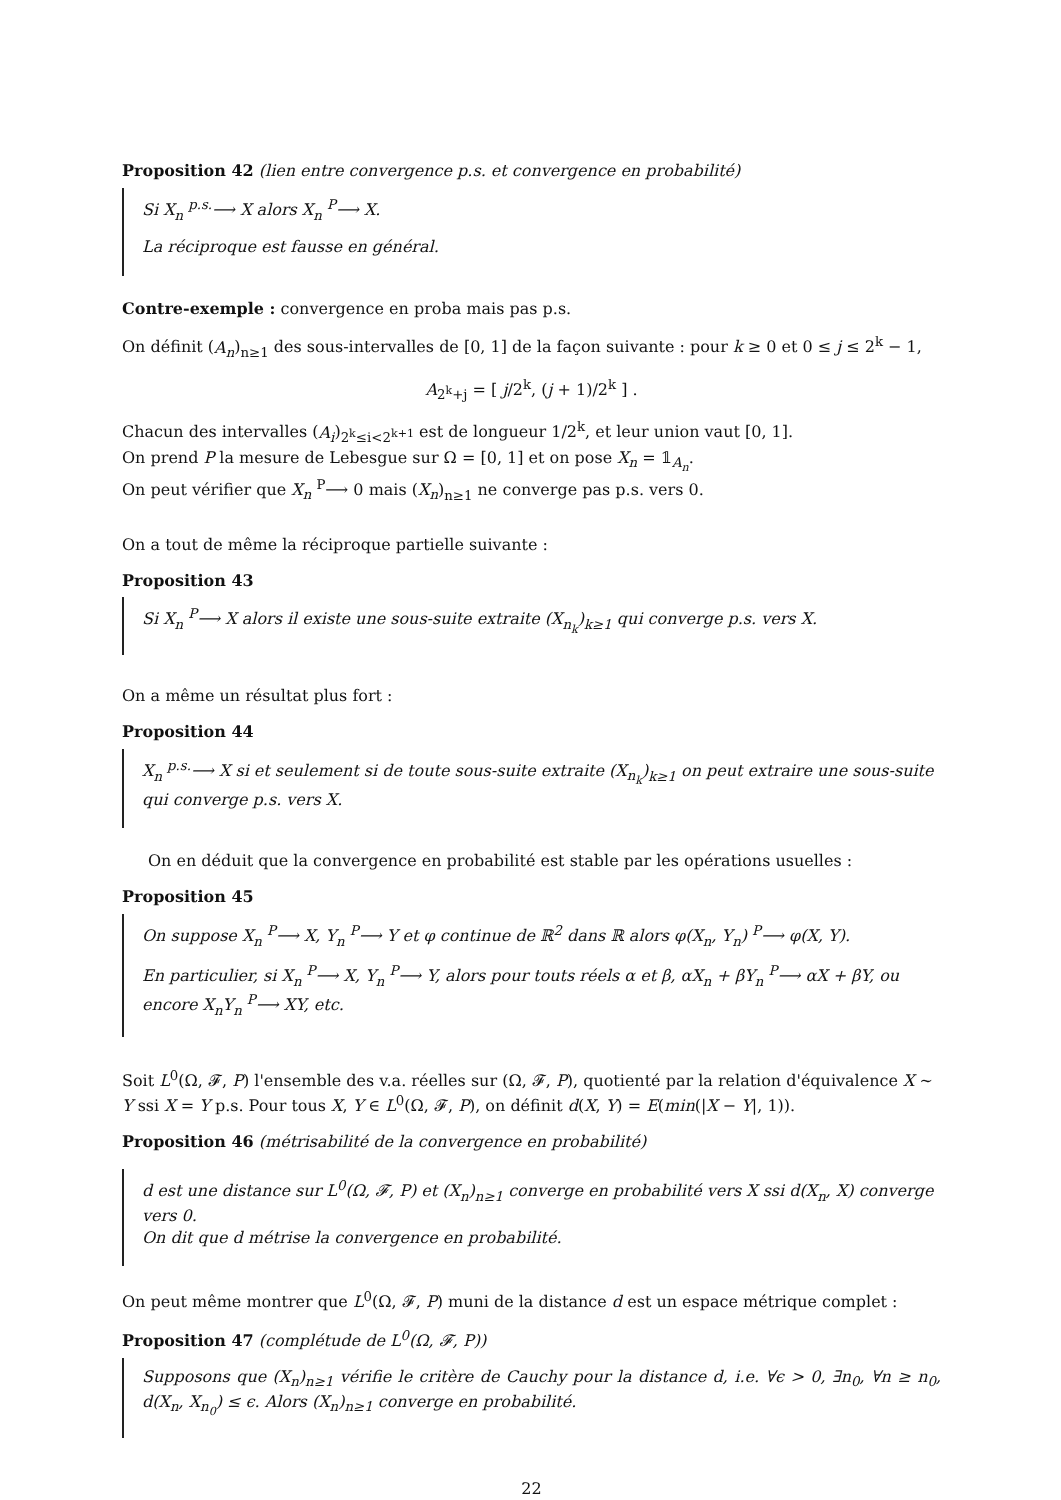Proposition 42 (lien entre convergence p.s. et convergence en probabilité)
Si X<sub>n</sub> <sup>p.s.</sup>⟶ X alors X<sub>n</sub> <sup>P</sup>⟶ X.
La réciproque est fausse en général.
Contre-exemple : convergence en proba mais pas p.s.
On définit (A<sub>n</sub>)<sub>n≥1</sub> des sous-intervalles de [0, 1] de la façon suivante : pour k ≥ 0 et 0 ≤ j ≤ 2<sup>k</sup> − 1,
A<sub>2<sup>k</sup>+j</sub> = [ j/2<sup>k</sup>, (j + 1)/2<sup>k</sup> ] .
Chacun des intervalles (A<sub>i</sub>)<sub>2<sup>k</sup>≤i<2<sup>k+1</sup></sub> est de longueur 1/2<sup>k</sup>, et leur union vaut [0, 1].
On prend P la mesure de Lebesgue sur Ω = [0, 1] et on pose X<sub>n</sub> = 𝟙<sub>A<sub>n</sub></sub>.
On peut vérifier que X<sub>n</sub> <sup>P</sup>⟶ 0 mais (X<sub>n</sub>)<sub>n≥1</sub> ne converge pas p.s. vers 0.
On a tout de même la réciproque partielle suivante :
Proposition 43
Si X<sub>n</sub> <sup>P</sup>⟶ X alors il existe une sous-suite extraite (X<sub>n<sub>k</sub></sub>)<sub>k≥1</sub> qui converge p.s. vers X.
On a même un résultat plus fort :
Proposition 44
X<sub>n</sub> <sup>p.s.</sup>⟶ X si et seulement si de toute sous-suite extraite (X<sub>n<sub>k</sub></sub>)<sub>k≥1</sub> on peut extraire une sous-suite qui converge p.s. vers X.
On en déduit que la convergence en probabilité est stable par les opérations usuelles :
Proposition 45
On suppose X<sub>n</sub> <sup>P</sup>⟶ X, Y<sub>n</sub> <sup>P</sup>⟶ Y et φ continue de ℝ<sup>2</sup> dans ℝ alors φ(X<sub>n</sub>, Y<sub>n</sub>) <sup>P</sup>⟶ φ(X, Y).
En particulier, si X<sub>n</sub> <sup>P</sup>⟶ X, Y<sub>n</sub> <sup>P</sup>⟶ Y, alors pour touts réels α et β, αX<sub>n</sub> + βY<sub>n</sub> <sup>P</sup>⟶ αX + βY, ou encore X<sub>n</sub>Y<sub>n</sub> <sup>P</sup>⟶ XY, etc.
Soit L<sup>0</sup>(Ω, 𝓕, P) l'ensemble des v.a. réelles sur (Ω, 𝓕, P), quotienté par la relation d'équivalence X ∼ Y ssi X = Y p.s. Pour tous X, Y ∈ L<sup>0</sup>(Ω, 𝓕, P), on définit d(X, Y) = E(min(|X − Y|, 1)).
Proposition 46 (métrisabilité de la convergence en probabilité)
d est une distance sur L<sup>0</sup>(Ω, 𝓕, P) et (X<sub>n</sub>)<sub>n≥1</sub> converge en probabilité vers X ssi d(X<sub>n</sub>, X) converge vers 0.
On dit que d métrise la convergence en probabilité.
On peut même montrer que L<sup>0</sup>(Ω, 𝓕, P) muni de la distance d est un espace métrique complet :
Proposition 47 (complétude de L<sup>0</sup>(Ω, 𝓕, P))
Supposons que (X<sub>n</sub>)<sub>n≥1</sub> vérifie le critère de Cauchy pour la distance d, i.e. ∀ϵ > 0, ∃n<sub>0</sub>, ∀n ≥ n<sub>0</sub>, d(X<sub>n</sub>, X<sub>n<sub>0</sub></sub>) ≤ ϵ. Alors (X<sub>n</sub>)<sub>n≥1</sub> converge en probabilité.
22